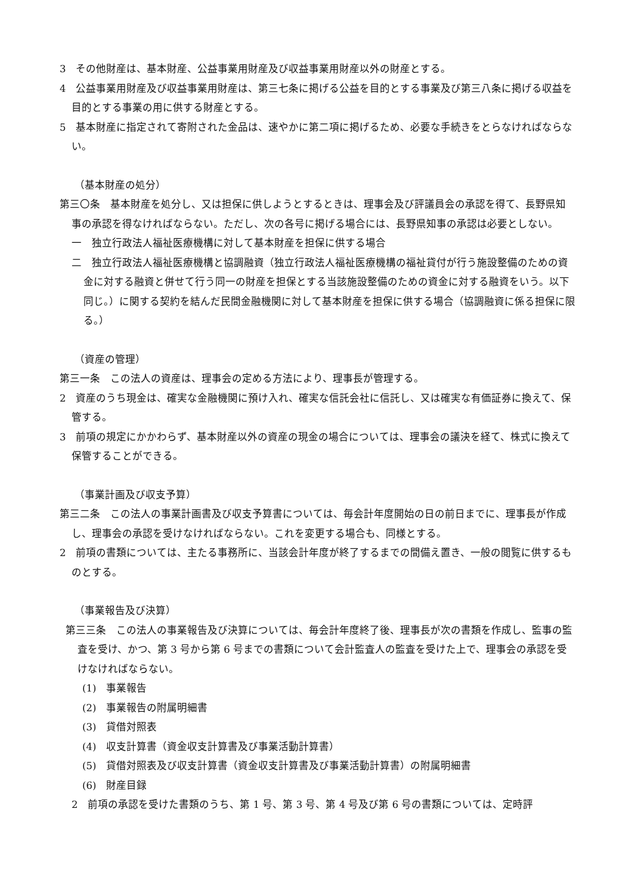3　その他財産は、基本財産、公益事業用財産及び収益事業用財産以外の財産とする。
4　公益事業用財産及び収益事業用財産は、第三七条に掲げる公益を目的とする事業及び第三八条に掲げる収益を目的とする事業の用に供する財産とする。
5　基本財産に指定されて寄附された金品は、速やかに第二項に掲げるため、必要な手続きをとらなければならない。
（基本財産の処分）
第三〇条　基本財産を処分し、又は担保に供しようとするときは、理事会及び評議員会の承認を得て、長野県知事の承認を得なければならない。ただし、次の各号に掲げる場合には、長野県知事の承認は必要としない。
一　独立行政法人福祉医療機構に対して基本財産を担保に供する場合
二　独立行政法人福祉医療機構と協調融資（独立行政法人福祉医療機構の福祉貸付が行う施設整備のための資金に対する融資と併せて行う同一の財産を担保とする当該施設整備のための資金に対する融資をいう。以下同じ。）に関する契約を結んだ民間金融機関に対して基本財産を担保に供する場合（協調融資に係る担保に限る。）
（資産の管理）
第三一条　この法人の資産は、理事会の定める方法により、理事長が管理する。
2　資産のうち現金は、確実な金融機関に預け入れ、確実な信託会社に信託し、又は確実な有価証券に換えて、保管する。
3　前項の規定にかかわらず、基本財産以外の資産の現金の場合については、理事会の議決を経て、株式に換えて保管することができる。
（事業計画及び収支予算）
第三二条　この法人の事業計画書及び収支予算書については、毎会計年度開始の日の前日までに、理事長が作成し、理事会の承認を受けなければならない。これを変更する場合も、同様とする。
2　前項の書類については、主たる事務所に、当該会計年度が終了するまでの間備え置き、一般の閲覧に供するものとする。
（事業報告及び決算）
第三三条　この法人の事業報告及び決算については、毎会計年度終了後、理事長が次の書類を作成し、監事の監査を受け、かつ、第 3 号から第 6 号までの書類について会計監査人の監査を受けた上で、理事会の承認を受けなければならない。
(1)　事業報告
(2)　事業報告の附属明細書
(3)　貸借対照表
(4)　収支計算書（資金収支計算書及び事業活動計算書）
(5)　貸借対照表及び収支計算書（資金収支計算書及び事業活動計算書）の附属明細書
(6)　財産目録
2　前項の承認を受けた書類のうち、第 1 号、第 3 号、第 4 号及び第 6 号の書類については、定時評